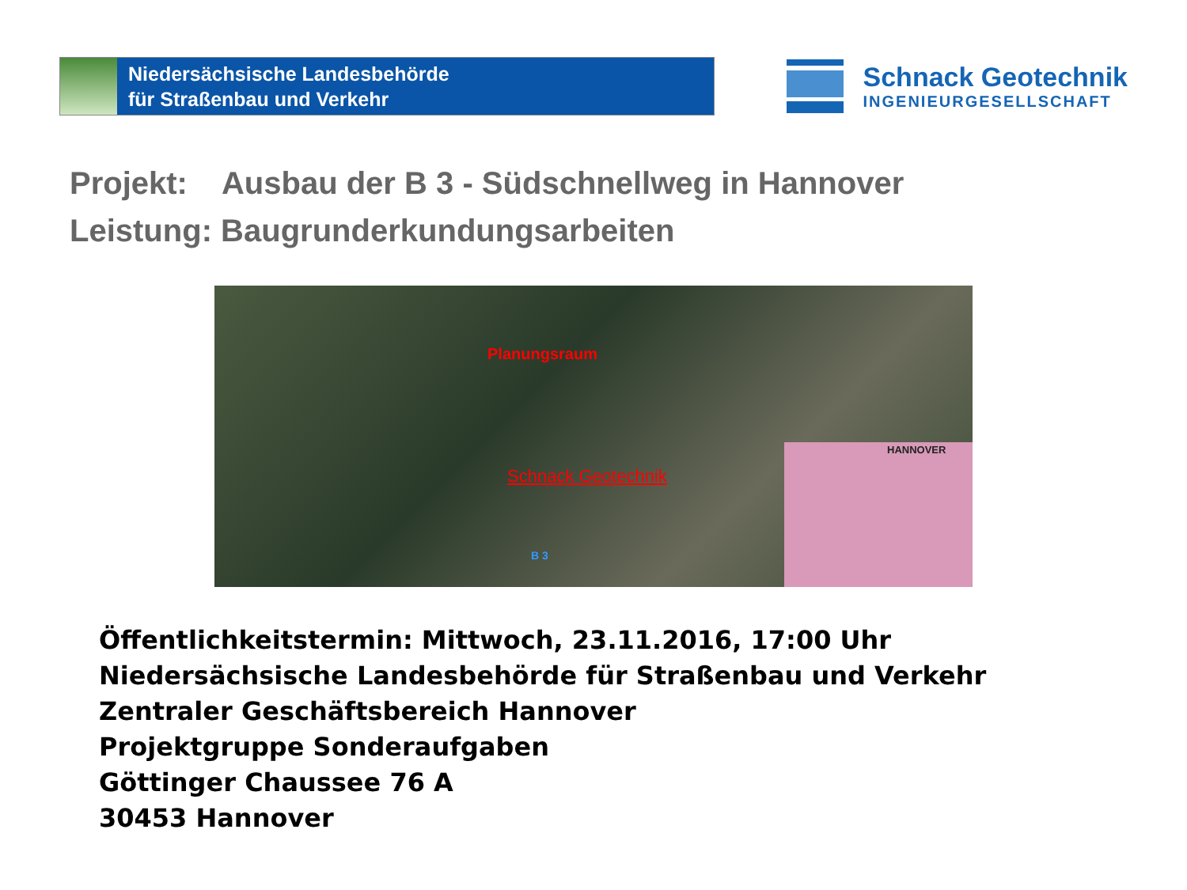Niedersächsische Landesbehörde
für Straßenbau und Verkehr
Schnack Geotechnik
INGENIEURGESELLSCHAFT
Projekt: Ausbau der B 3 - Südschnellweg in Hannover
Leistung: Baugrunderkundungsarbeiten
Planungsraum
Schnack Geotechnik
B 3
HANNOVER
Öffentlichkeitstermin: Mittwoch, 23.11.2016, 17:00 Uhr
Niedersächsische Landesbehörde für Straßenbau und Verkehr
Zentraler Geschäftsbereich Hannover
Projektgruppe Sonderaufgaben
Göttinger Chaussee 76 A
30453 Hannover